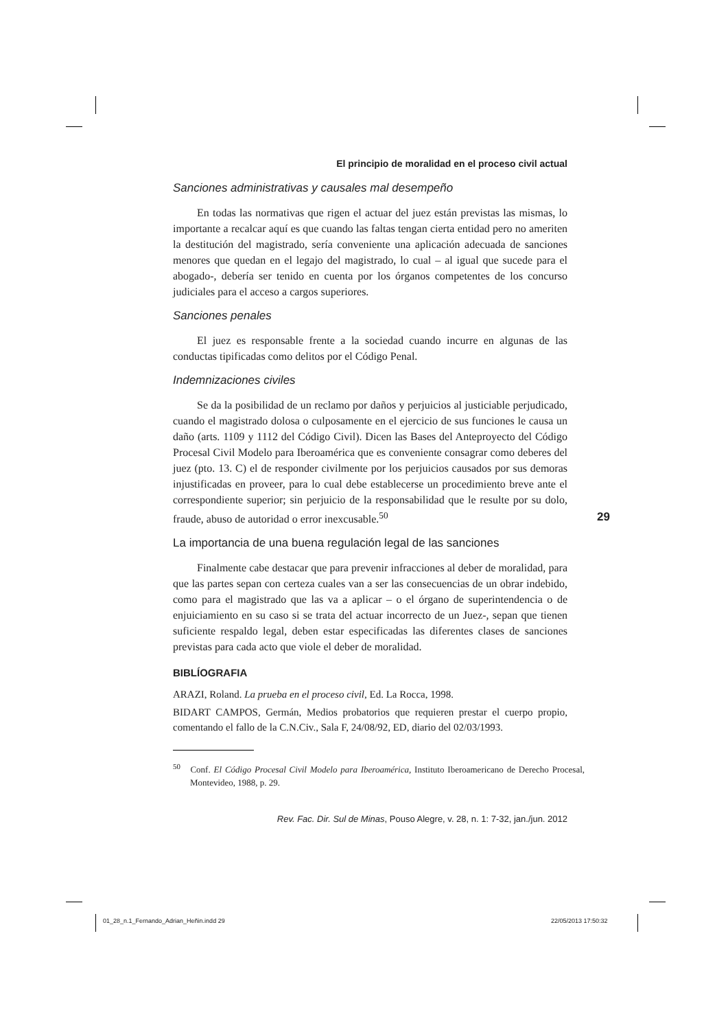El principio de moralidad en el proceso civil actual
Sanciones administrativas y causales mal desempeño
En todas las normativas que rigen el actuar del juez están previstas las mismas, lo importante a recalcar aquí es que cuando las faltas tengan cierta entidad pero no ameriten la destitución del magistrado, sería conveniente una aplicación adecuada de sanciones menores que quedan en el legajo del magistrado, lo cual – al igual que sucede para el abogado-, debería ser tenido en cuenta por los órganos competentes de los concurso judiciales para el acceso a cargos superiores.
Sanciones penales
El juez es responsable frente a la sociedad cuando incurre en algunas de las conductas tipificadas como delitos por el Código Penal.
Indemnizaciones civiles
Se da la posibilidad de un reclamo por daños y perjuicios al justiciable perjudicado, cuando el magistrado dolosa o culposamente en el ejercicio de sus funciones le causa un daño (arts. 1109 y 1112 del Código Civil). Dicen las Bases del Anteproyecto del Código Procesal Civil Modelo para Iberoamérica que es conveniente consagrar como deberes del juez (pto. 13. C) el de responder civilmente por los perjuicios causados por sus demoras injustificadas en proveer, para lo cual debe establecerse un procedimiento breve ante el correspondiente superior; sin perjuicio de la responsabilidad que le resulte por su dolo, fraude, abuso de autoridad o error inexcusable.<sup>50</sup>
La importancia de una buena regulación legal de las sanciones
Finalmente cabe destacar que para prevenir infracciones al deber de moralidad, para que las partes sepan con certeza cuales van a ser las consecuencias de un obrar indebido, como para el magistrado que las va a aplicar – o el órgano de superintendencia o de enjuiciamiento en su caso si se trata del actuar incorrecto de un Juez-, sepan que tienen suficiente respaldo legal, deben estar especificadas las diferentes clases de sanciones previstas para cada acto que viole el deber de moralidad.
BIBLÍOGRAFIA
ARAZI, Roland. La prueba en el proceso civil, Ed. La Rocca, 1998.
BIDART CAMPOS, Germán, Medios probatorios que requieren prestar el cuerpo propio, comentando el fallo de la C.N.Civ., Sala F, 24/08/92, ED, diario del 02/03/1993.
<sup>50</sup> Conf. El Código Procesal Civil Modelo para Iberoamérica, Instituto Iberoamericano de Derecho Procesal, Montevideo, 1988, p. 29.
Rev. Fac. Dir. Sul de Minas, Pouso Alegre, v. 28, n. 1: 7-32, jan./jun. 2012
29
01_28_n.1_Fernando_Adrian_Heñin.indd 29
22/05/2013 17:50:32